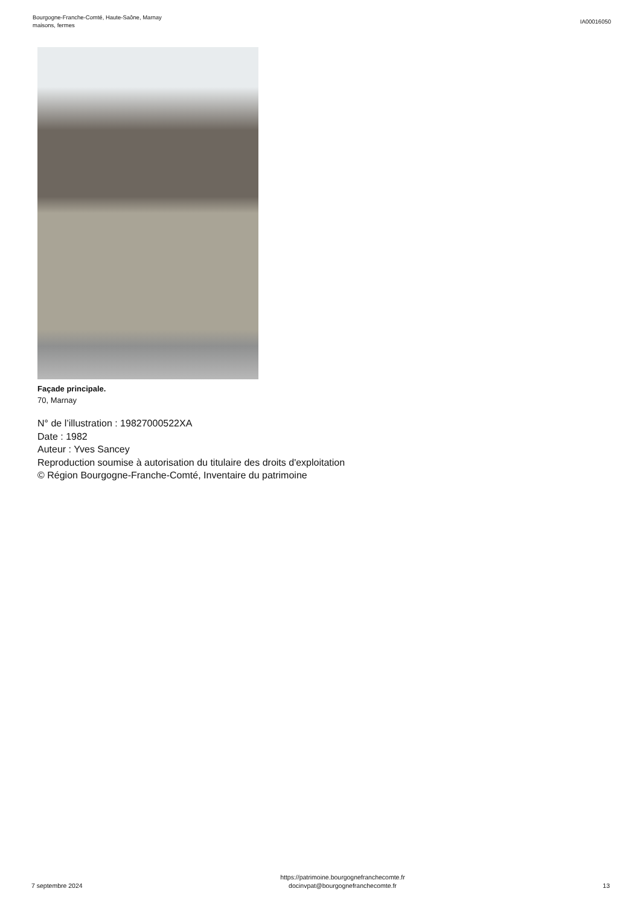Bourgogne-Franche-Comté, Haute-Saône, Marnay
maisons, fermes
IA00016050
Façade principale.
70, Marnay
N° de l’illustration : 19827000522XA
Date : 1982
Auteur : Yves Sancey
Reproduction soumise à autorisation du titulaire des droits d'exploitation
© Région Bourgogne-Franche-Comté, Inventaire du patrimoine
7 septembre 2024
https://patrimoine.bourgognefranchecomte.fr
docinvpat@bourgognefranchecomte.fr
13